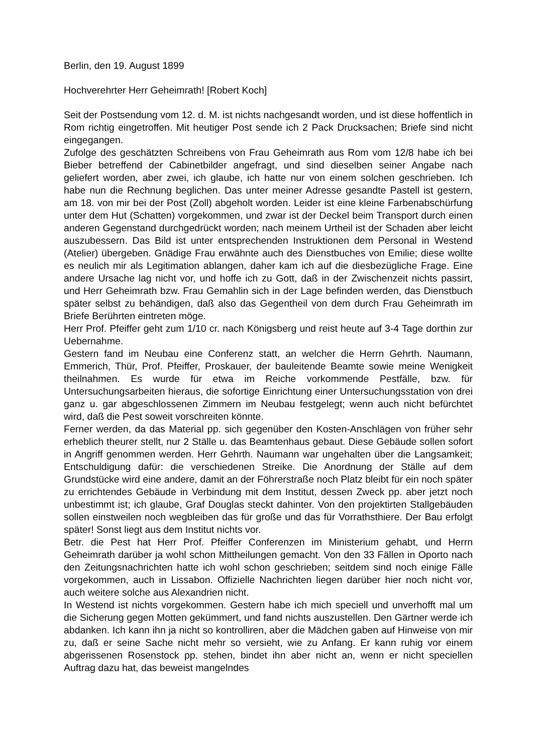Berlin, den 19. August 1899
Hochverehrter Herr Geheimrath! [Robert Koch]
Seit der Postsendung vom 12. d. M. ist nichts nachgesandt worden, und ist diese hoffentlich in Rom richtig eingetroffen. Mit heutiger Post sende ich 2 Pack Drucksachen; Briefe sind nicht eingegangen.
Zufolge des geschätzten Schreibens von Frau Geheimrath aus Rom vom 12/8 habe ich bei Bieber betreffend der Cabinetbilder angefragt, und sind dieselben seiner Angabe nach geliefert worden, aber zwei, ich glaube, ich hatte nur von einem solchen geschrieben. Ich habe nun die Rechnung beglichen. Das unter meiner Adresse gesandte Pastell ist gestern, am 18. von mir bei der Post (Zoll) abgeholt worden. Leider ist eine kleine Farbenabschürfung unter dem Hut (Schatten) vorgekommen, und zwar ist der Deckel beim Transport durch einen anderen Gegenstand durchgedrückt worden; nach meinem Urtheil ist der Schaden aber leicht auszubessern. Das Bild ist unter entsprechenden Instruktionen dem Personal in Westend (Atelier) übergeben. Gnädige Frau erwähnte auch des Dienstbuches von Emilie; diese wollte es neulich mir als Legitimation ablangen, daher kam ich auf die diesbezügliche Frage. Eine andere Ursache lag nicht vor, und hoffe ich zu Gott, daß in der Zwischenzeit nichts passirt, und Herr Geheimrath bzw. Frau Gemahlin sich in der Lage befinden werden, das Dienstbuch später selbst zu behändigen, daß also das Gegentheil von dem durch Frau Geheimrath im Briefe Berührten eintreten möge.
Herr Prof. Pfeiffer geht zum 1/10 cr. nach Königsberg und reist heute auf 3-4 Tage dorthin zur Uebernahme.
Gestern fand im Neubau eine Conferenz statt, an welcher die Herrn Gehrth. Naumann, Emmerich, Thür, Prof. Pfeiffer, Proskauer, der bauleitende Beamte sowie meine Wenigkeit theilnahmen. Es wurde für etwa im Reiche vorkommende Pestfälle, bzw. für Untersuchungsarbeiten hieraus, die sofortige Einrichtung einer Untersuchungsstation von drei ganz u. gar abgeschlossenen Zimmern im Neubau festgelegt; wenn auch nicht befürchtet wird, daß die Pest soweit vorschreiten könnte.
Ferner werden, da das Material pp. sich gegenüber den Kosten-Anschlägen von früher sehr erheblich theurer stellt, nur 2 Ställe u. das Beamtenhaus gebaut. Diese Gebäude sollen sofort in Angriff genommen werden. Herr Gehrth. Naumann war ungehalten über die Langsamkeit; Entschuldigung dafür: die verschiedenen Streike. Die Anordnung der Ställe auf dem Grundstücke wird eine andere, damit an der Föhrerstraße noch Platz bleibt für ein noch später zu errichtendes Gebäude in Verbindung mit dem Institut, dessen Zweck pp. aber jetzt noch unbestimmt ist; ich glaube, Graf Douglas steckt dahinter. Von den projektirten Stallgebäuden sollen einstweilen noch wegbleiben das für große und das für Vorrathsthiere. Der Bau erfolgt später! Sonst liegt aus dem Institut nichts vor.
Betr. die Pest hat Herr Prof. Pfeiffer Conferenzen im Ministerium gehabt, und Herrn Geheimrath darüber ja wohl schon Mittheilungen gemacht. Von den 33 Fällen in Oporto nach den Zeitungsnachrichten hatte ich wohl schon geschrieben; seitdem sind noch einige Fälle vorgekommen, auch in Lissabon. Offizielle Nachrichten liegen darüber hier noch nicht vor, auch weitere solche aus Alexandrien nicht.
In Westend ist nichts vorgekommen. Gestern habe ich mich speciell und unverhofft mal um die Sicherung gegen Motten gekümmert, und fand nichts auszustellen. Den Gärtner werde ich abdanken. Ich kann ihn ja nicht so kontrolliren, aber die Mädchen gaben auf Hinweise von mir zu, daß er seine Sache nicht mehr so versieht, wie zu Anfang. Er kann ruhig vor einem abgerissenen Rosenstock pp. stehen, bindet ihn aber nicht an, wenn er nicht speciellen Auftrag dazu hat, das beweist mangelndes